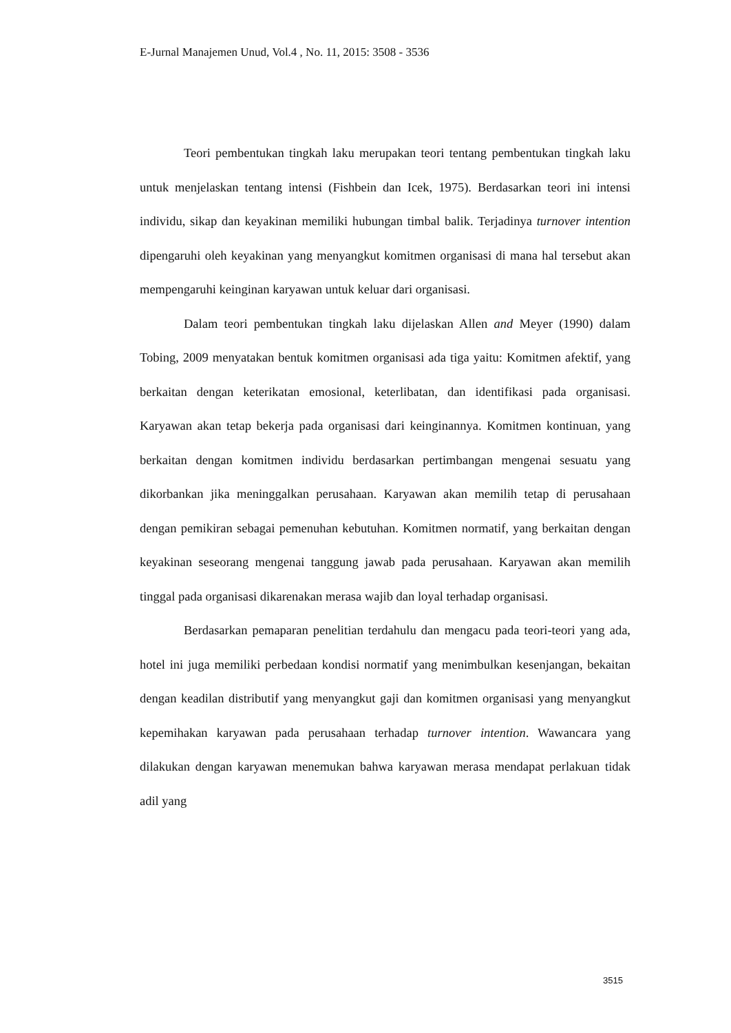E-Jurnal Manajemen Unud, Vol.4 , No. 11, 2015: 3508 - 3536
Teori pembentukan tingkah laku merupakan teori tentang pembentukan tingkah laku untuk menjelaskan tentang intensi (Fishbein dan Icek, 1975). Berdasarkan teori ini intensi individu, sikap dan keyakinan memiliki hubungan timbal balik. Terjadinya turnover intention dipengaruhi oleh keyakinan yang menyangkut komitmen organisasi di mana hal tersebut akan mempengaruhi keinginan karyawan untuk keluar dari organisasi.
Dalam teori pembentukan tingkah laku dijelaskan Allen and Meyer (1990) dalam Tobing, 2009 menyatakan bentuk komitmen organisasi ada tiga yaitu: Komitmen afektif, yang berkaitan dengan keterikatan emosional, keterlibatan, dan identifikasi pada organisasi. Karyawan akan tetap bekerja pada organisasi dari keinginannya. Komitmen kontinuan, yang berkaitan dengan komitmen individu berdasarkan pertimbangan mengenai sesuatu yang dikorbankan jika meninggalkan perusahaan. Karyawan akan memilih tetap di perusahaan dengan pemikiran sebagai pemenuhan kebutuhan. Komitmen normatif, yang berkaitan dengan keyakinan seseorang mengenai tanggung jawab pada perusahaan. Karyawan akan memilih tinggal pada organisasi dikarenakan merasa wajib dan loyal terhadap organisasi.
Berdasarkan pemaparan penelitian terdahulu dan mengacu pada teori-teori yang ada, hotel ini juga memiliki perbedaan kondisi normatif yang menimbulkan kesenjangan, bekaitan dengan keadilan distributif yang menyangkut gaji dan komitmen organisasi yang menyangkut kepemihakan karyawan pada perusahaan terhadap turnover intention. Wawancara yang dilakukan dengan karyawan menemukan bahwa karyawan merasa mendapat perlakuan tidak adil yang
3515